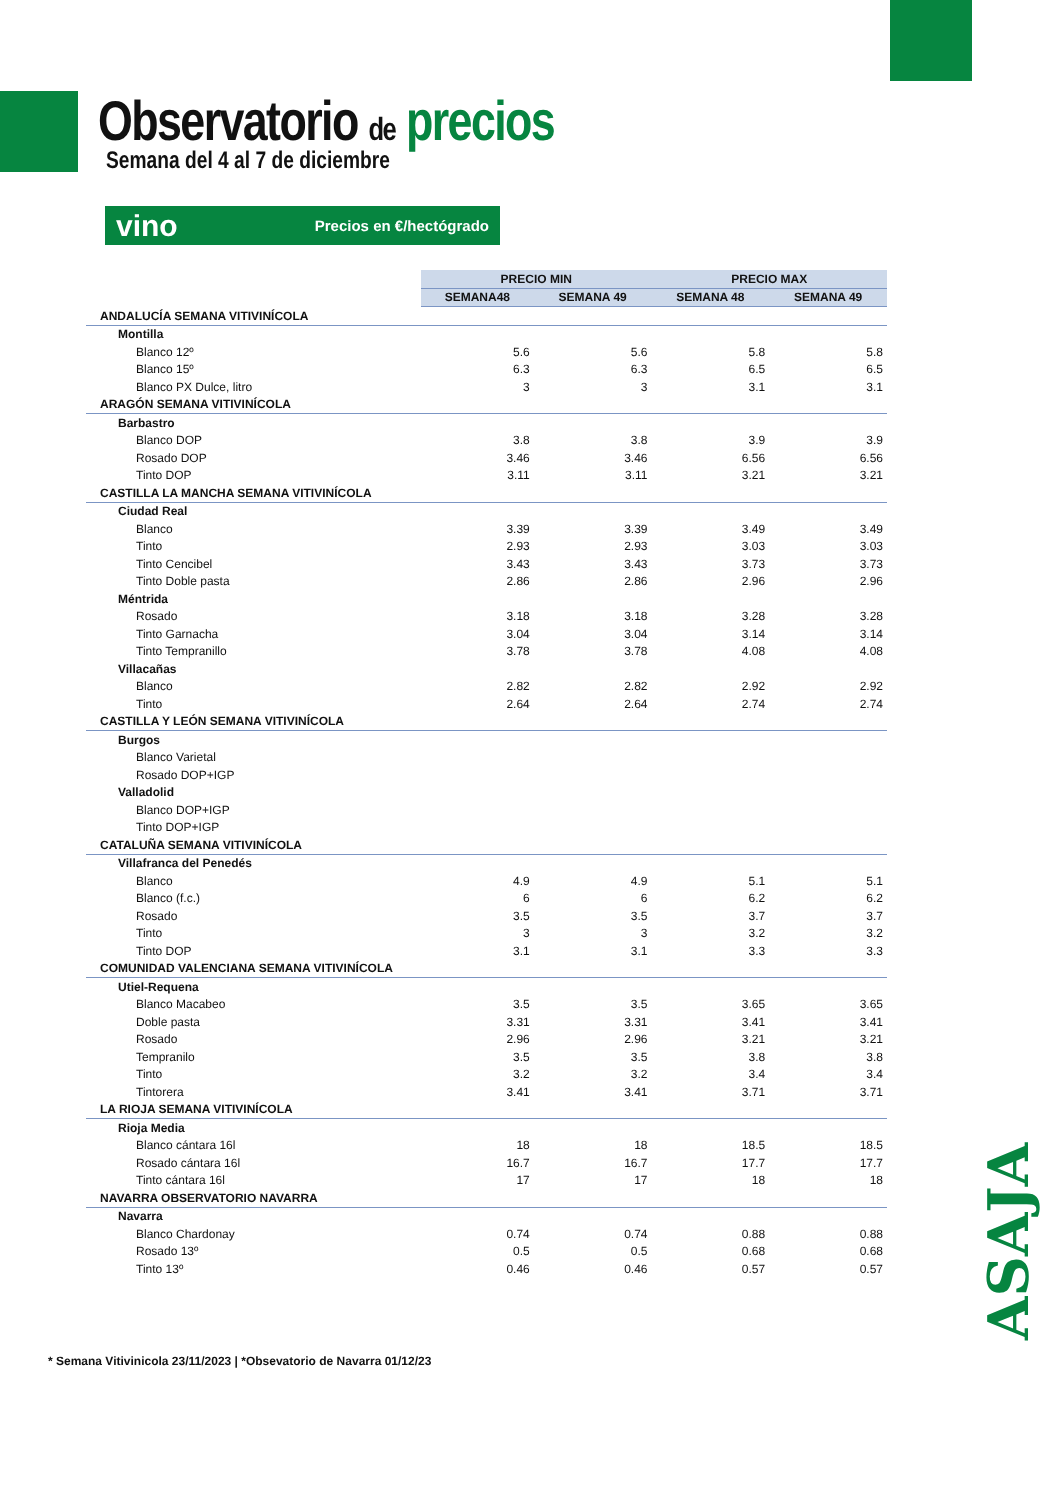Observatorio de precios
Semana del 4 al 7 de diciembre
vino Precios en €/hectógrado
| | PRECIO MIN | | PRECIO MAX | |
| | SEMANA48 | SEMANA 49 | SEMANA 48 | SEMANA 49 |
| ANDALUCÍA SEMANA VITIVINÍCOLA | | | | |
| Montilla | | | | |
| Blanco 12º | 5.6 | 5.6 | 5.8 | 5.8 |
| Blanco 15º | 6.3 | 6.3 | 6.5 | 6.5 |
| Blanco PX Dulce, litro | 3 | 3 | 3.1 | 3.1 |
| ARAGÓN SEMANA VITIVINÍCOLA | | | | |
| Barbastro | | | | |
| Blanco DOP | 3.8 | 3.8 | 3.9 | 3.9 |
| Rosado DOP | 3.46 | 3.46 | 6.56 | 6.56 |
| Tinto DOP | 3.11 | 3.11 | 3.21 | 3.21 |
| CASTILLA LA MANCHA SEMANA VITIVINÍCOLA | | | | |
| Ciudad Real | | | | |
| Blanco | 3.39 | 3.39 | 3.49 | 3.49 |
| Tinto | 2.93 | 2.93 | 3.03 | 3.03 |
| Tinto Cencibel | 3.43 | 3.43 | 3.73 | 3.73 |
| Tinto Doble pasta | 2.86 | 2.86 | 2.96 | 2.96 |
| Méntrida | | | | |
| Rosado | 3.18 | 3.18 | 3.28 | 3.28 |
| Tinto Garnacha | 3.04 | 3.04 | 3.14 | 3.14 |
| Tinto Tempranillo | 3.78 | 3.78 | 4.08 | 4.08 |
| Villacañas | | | | |
| Blanco | 2.82 | 2.82 | 2.92 | 2.92 |
| Tinto | 2.64 | 2.64 | 2.74 | 2.74 |
| CASTILLA Y LEÓN SEMANA VITIVINÍCOLA | | | | |
| Burgos | | | | |
| Blanco Varietal | | | | |
| Rosado DOP+IGP | | | | |
| Valladolid | | | | |
| Blanco DOP+IGP | | | | |
| Tinto DOP+IGP | | | | |
| CATALUÑA SEMANA VITIVINÍCOLA | | | | |
| Villafranca del Penedés | | | | |
| Blanco | 4.9 | 4.9 | 5.1 | 5.1 |
| Blanco (f.c.) | 6 | 6 | 6.2 | 6.2 |
| Rosado | 3.5 | 3.5 | 3.7 | 3.7 |
| Tinto | 3 | 3 | 3.2 | 3.2 |
| Tinto DOP | 3.1 | 3.1 | 3.3 | 3.3 |
| COMUNIDAD VALENCIANA SEMANA VITIVINÍCOLA | | | | |
| Utiel-Requena | | | | |
| Blanco Macabeo | 3.5 | 3.5 | 3.65 | 3.65 |
| Doble pasta | 3.31 | 3.31 | 3.41 | 3.41 |
| Rosado | 2.96 | 2.96 | 3.21 | 3.21 |
| Tempranilo | 3.5 | 3.5 | 3.8 | 3.8 |
| Tinto | 3.2 | 3.2 | 3.4 | 3.4 |
| Tintorera | 3.41 | 3.41 | 3.71 | 3.71 |
| LA RIOJA SEMANA VITIVINÍCOLA | | | | |
| Rioja Media | | | | |
| Blanco cántara 16l | 18 | 18 | 18.5 | 18.5 |
| Rosado cántara 16l | 16.7 | 16.7 | 17.7 | 17.7 |
| Tinto cántara 16l | 17 | 17 | 18 | 18 |
| NAVARRA OBSERVATORIO NAVARRA | | | | |
| Navarra | | | | |
| Blanco Chardonay | 0.74 | 0.74 | 0.88 | 0.88 |
| Rosado 13º | 0.5 | 0.5 | 0.68 | 0.68 |
| Tinto 13º | 0.46 | 0.46 | 0.57 | 0.57 |
ASAJA
* Semana Vitivinicola 23/11/2023 | *Obsevatorio de Navarra 01/12/23